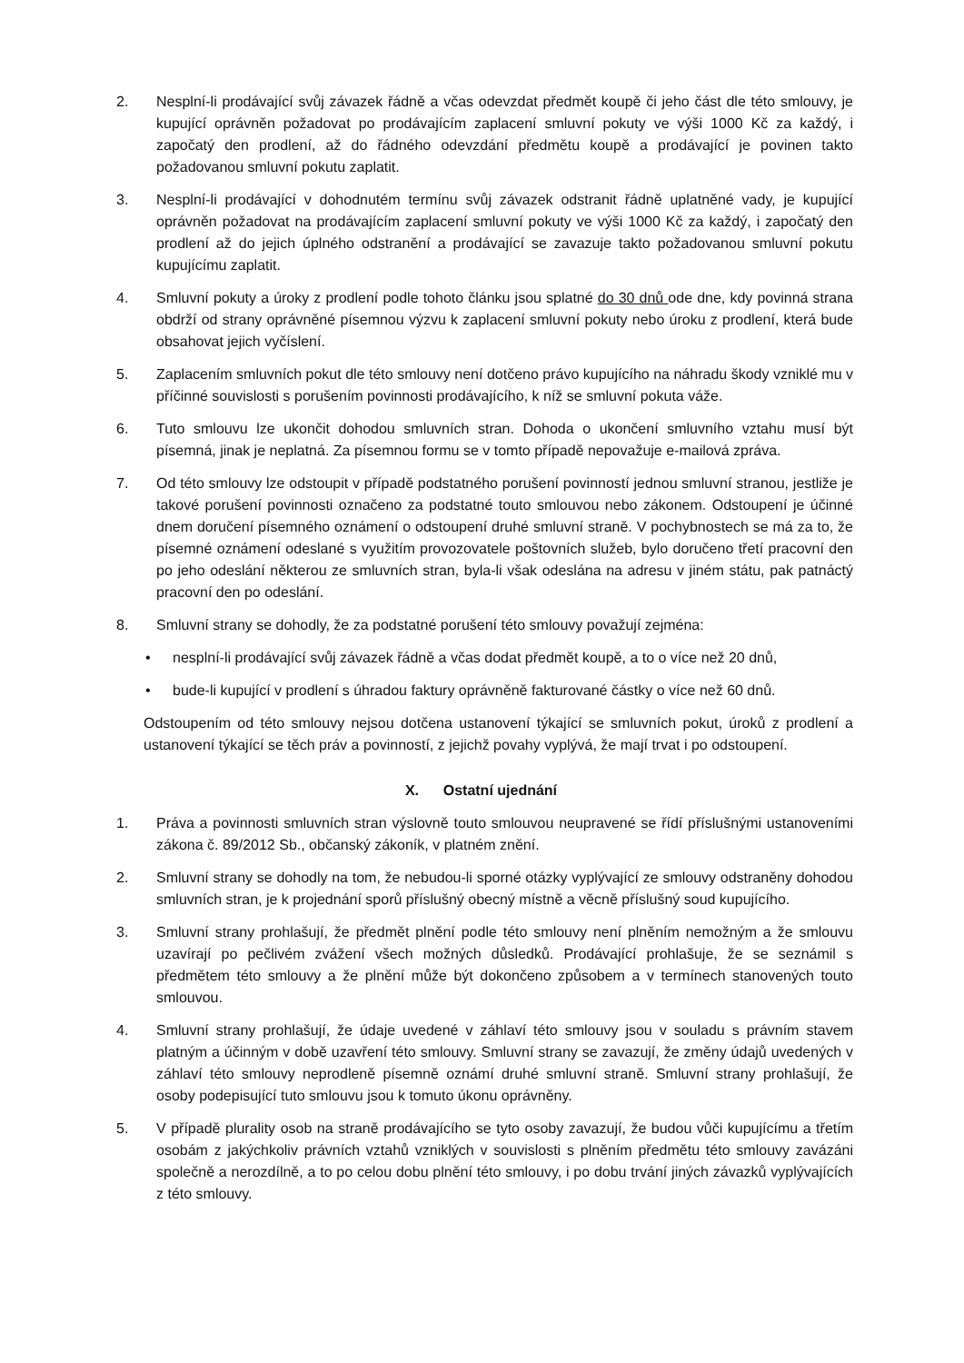2. Nesplní-li prodávající svůj závazek řádně a včas odevzdat předmět koupě či jeho část dle této smlouvy, je kupující oprávněn požadovat po prodávajícím zaplacení smluvní pokuty ve výši 1000 Kč za každý, i započatý den prodlení, až do řádného odevzdání předmětu koupě a prodávající je povinen takto požadovanou smluvní pokutu zaplatit.
3. Nesplní-li prodávající v dohodnutém termínu svůj závazek odstranit řádně uplatněné vady, je kupující oprávněn požadovat na prodávajícím zaplacení smluvní pokuty ve výši 1000 Kč za každý, i započatý den prodlení až do jejich úplného odstranění a prodávající se zavazuje takto požadovanou smluvní pokutu kupujícímu zaplatit.
4. Smluvní pokuty a úroky z prodlení podle tohoto článku jsou splatné do 30 dnů ode dne, kdy povinná strana obdrží od strany oprávněné písemnou výzvu k zaplacení smluvní pokuty nebo úroku z prodlení, která bude obsahovat jejich vyčíslení.
5. Zaplacením smluvních pokut dle této smlouvy není dotčeno právo kupujícího na náhradu škody vzniklé mu v příčinné souvislosti s porušením povinnosti prodávajícího, k níž se smluvní pokuta váže.
6. Tuto smlouvu lze ukončit dohodou smluvních stran. Dohoda o ukončení smluvního vztahu musí být písemná, jinak je neplatná. Za písemnou formu se v tomto případě nepovažuje e-mailová zpráva.
7. Od této smlouvy lze odstoupit v případě podstatného porušení povinností jednou smluvní stranou, jestliže je takové porušení povinnosti označeno za podstatné touto smlouvou nebo zákonem. Odstoupení je účinné dnem doručení písemného oznámení o odstoupení druhé smluvní straně. V pochybnostech se má za to, že písemné oznámení odeslané s využitím provozovatele poštovních služeb, bylo doručeno třetí pracovní den po jeho odeslání některou ze smluvních stran, byla-li však odeslána na adresu v jiném státu, pak patnáctý pracovní den po odeslání.
8. Smluvní strany se dohodly, že za podstatné porušení této smlouvy považují zejména:
• nesplní-li prodávající svůj závazek řádně a včas dodat předmět koupě, a to o více než 20 dnů,
• bude-li kupující v prodlení s úhradou faktury oprávněně fakturované částky o více než 60 dnů.
Odstoupením od této smlouvy nejsou dotčena ustanovení týkající se smluvních pokut, úroků z prodlení a ustanovení týkající se těch práv a povinností, z jejichž povahy vyplývá, že mají trvat i po odstoupení.
X. Ostatní ujednání
1. Práva a povinnosti smluvních stran výslovně touto smlouvou neupravené se řídí příslušnými ustanoveními zákona č. 89/2012 Sb., občanský zákoník, v platném znění.
2. Smluvní strany se dohodly na tom, že nebudou-li sporné otázky vyplývající ze smlouvy odstraněny dohodou smluvních stran, je k projednání sporů příslušný obecný místně a věcně příslušný soud kupujícího.
3. Smluvní strany prohlašují, že předmět plnění podle této smlouvy není plněním nemožným a že smlouvu uzavírají po pečlivém zvážení všech možných důsledků. Prodávající prohlašuje, že se seznámil s předmětem této smlouvy a že plnění může být dokončeno způsobem a v termínech stanovených touto smlouvou.
4. Smluvní strany prohlašují, že údaje uvedené v záhlaví této smlouvy jsou v souladu s právním stavem platným a účinným v době uzavření této smlouvy. Smluvní strany se zavazují, že změny údajů uvedených v záhlaví této smlouvy neprodleně písemně oznámí druhé smluvní straně. Smluvní strany prohlašují, že osoby podepisující tuto smlouvu jsou k tomuto úkonu oprávněny.
5. V případě plurality osob na straně prodávajícího se tyto osoby zavazují, že budou vůči kupujícímu a třetím osobám z jakýchkoliv právních vztahů vzniklých v souvislosti s plněním předmětu této smlouvy zavázáni společně a nerozdílně, a to po celou dobu plnění této smlouvy, i po dobu trvání jiných závazků vyplývajících z této smlouvy.